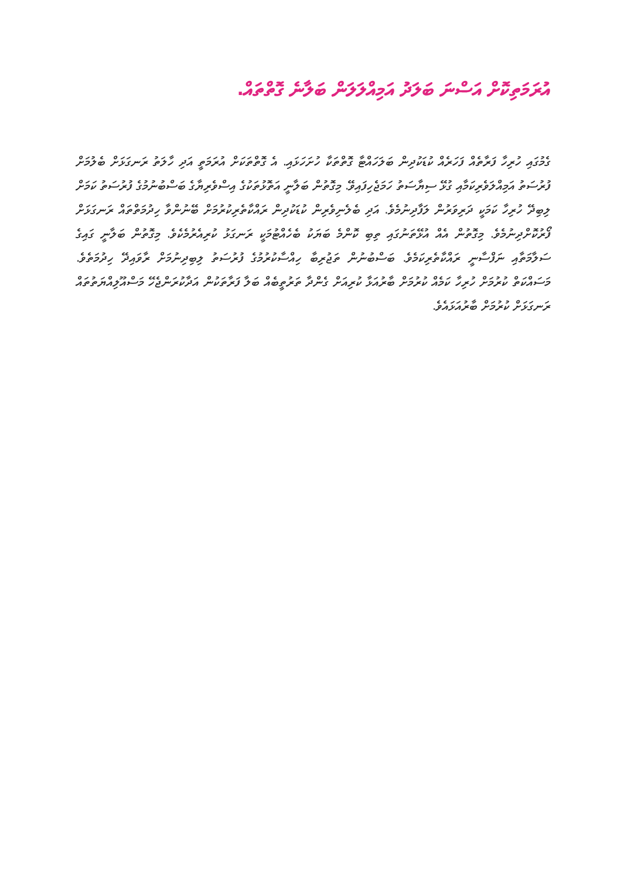އުރަމަތިކޮށް އަސްނަ ބަލަދު އަމިއްލަލަން ބަލާނެ ގޮތްތައް.
ގެމުގައި ހުރިހާ ފަރާތެއް ފަހަރެއް ކުޑަކުދިން ބަލަހައްޓާ ގޮތްތަކާ ހުށަހަޅައި. އެ ގޮތްތަކަށް އުރަމަތީ އަދި ހާލަތު ރަނގަޅަށް ބެލުމަށް ފުރުސަތު އަމިއްލަވެރިކަމާއި ގުޅޭ ސިޔާސަތު ހަމަޖެހިފައިވޭ. މިގޮތުން ބަލާނީ އަތޮޅުތަކުގެ އިސްވެރިޔާގެ ބަސްބުނުމުގެ ފުރުސަތު ކަމަށް ލިބިދޭ ހުރިހާ ކަމަކީ ދަރިވަރުން ލަފާދިނުމެވެ. އަދި ބެލެނިވެރިން ކުޑަކުދިން ރައްކާތެރިކުރުމަށް ބޭނުންވާ ހިދުމަތްތައް ރަނގަޅަށް ފޯރުކޮށްދިނުމެވެ. މިގޮތުން އެއް އުޅޭތަނުގައި ތިބި ކޮންމެ ބަޔަކު ބެހެއްޓުމަކީ ރަނގަޅު ކުރިއެރުމެކެވެ. މިގޮތުން ބަލާނީ ގައިގެ ސަލާމަތާއި ނަފްސާނީ ރައްކާތެރިކަމެވެ. ބަސްބުނުން ތަޖުރިބާ ހިއްސާކުރުމުގެ ފުރުސަތު ލިބިދިނުމަށް ރާވައިދޭ ހިދުމަތެވެ. މަސައްކަތް ކުރުމަށް ހުރިހާ ކަމެއް ކުރުމަށް ބާރުއަޅާ ކުރިއަށް ގެންދާ ތަރުތީބެއް ބަލާ ފަރާތަކުން އަދާކުރަންޖެހޭ މަސްއޫލިއްޔަތުތައް ރަނގަޅަށް ކުރުމަށް ބާރުއަޅައެވެ.